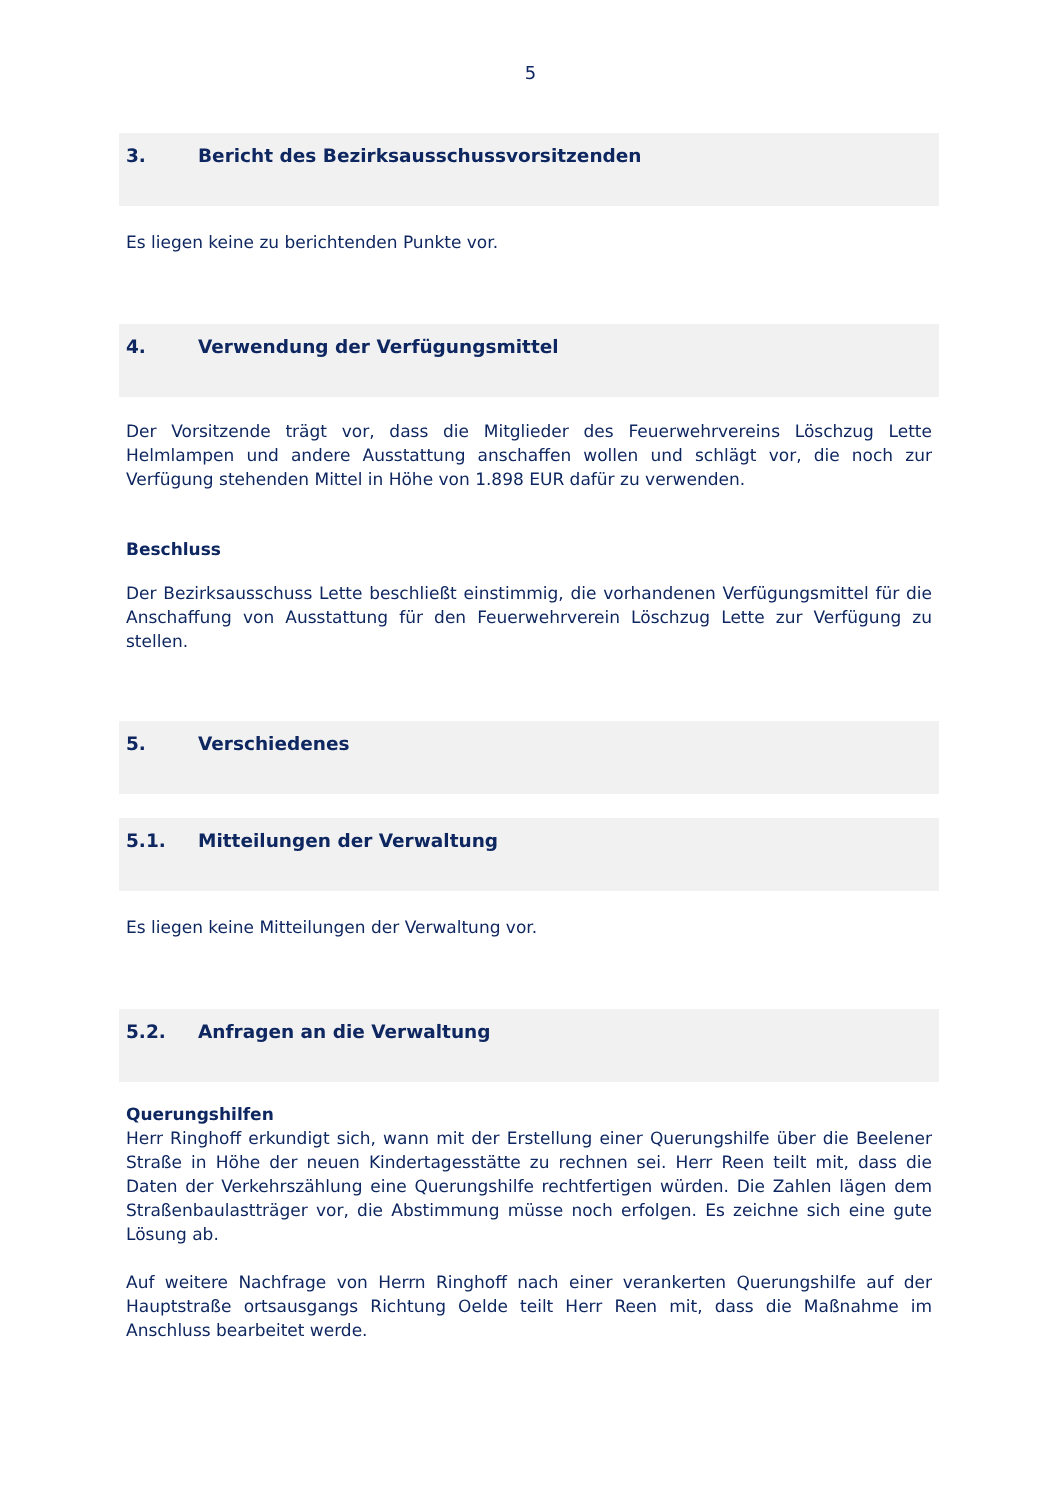5
3. Bericht des Bezirksausschussvorsitzenden
Es liegen keine zu berichtenden Punkte vor.
4. Verwendung der Verfügungsmittel
Der Vorsitzende trägt vor, dass die Mitglieder des Feuerwehrvereins Löschzug Lette Helmlampen und andere Ausstattung anschaffen wollen und schlägt vor, die noch zur Verfügung stehenden Mittel in Höhe von 1.898 EUR dafür zu verwenden.
Beschluss
Der Bezirksausschuss Lette beschließt einstimmig, die vorhandenen Verfügungsmittel für die Anschaffung von Ausstattung für den Feuerwehrverein Löschzug Lette zur Verfügung zu stellen.
5. Verschiedenes
5.1. Mitteilungen der Verwaltung
Es liegen keine Mitteilungen der Verwaltung vor.
5.2. Anfragen an die Verwaltung
Querungshilfen
Herr Ringhoff erkundigt sich, wann mit der Erstellung einer Querungshilfe über die Beelener Straße in Höhe der neuen Kindertagesstätte zu rechnen sei. Herr Reen teilt mit, dass die Daten der Verkehrszählung eine Querungshilfe rechtfertigen würden. Die Zahlen lägen dem Straßenbaulastträger vor, die Abstimmung müsse noch erfolgen. Es zeichne sich eine gute Lösung ab.
Auf weitere Nachfrage von Herrn Ringhoff nach einer verankerten Querungshilfe auf der Hauptstraße ortsausgangs Richtung Oelde teilt Herr Reen mit, dass die Maßnahme im Anschluss bearbeitet werde.